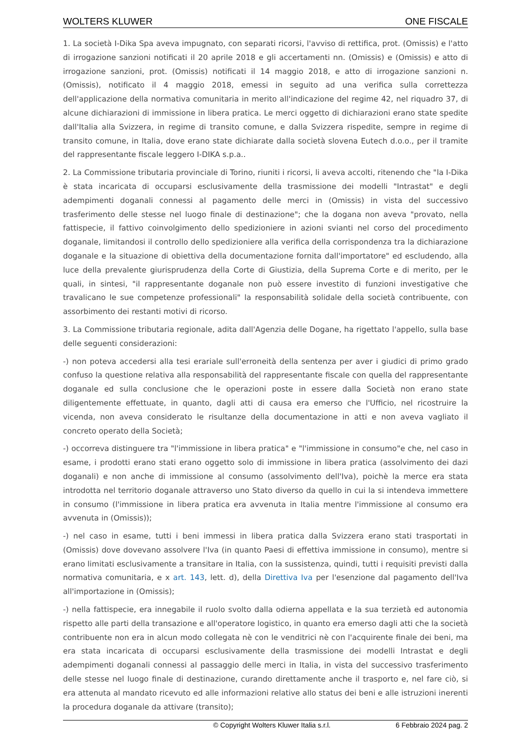WOLTERS KLUWER ONE FISCALE
1. La società I-Dika Spa aveva impugnato, con separati ricorsi, l'avviso di rettifica, prot. (Omissis) e l'atto di irrogazione sanzioni notificati il 20 aprile 2018 e gli accertamenti nn. (Omissis) e (Omissis) e atto di irrogazione sanzioni, prot. (Omissis) notificati il 14 maggio 2018, e atto di irrogazione sanzioni n. (Omissis), notificato il 4 maggio 2018, emessi in seguito ad una verifica sulla correttezza dell'applicazione della normativa comunitaria in merito all'indicazione del regime 42, nel riquadro 37, di alcune dichiarazioni di immissione in libera pratica. Le merci oggetto di dichiarazioni erano state spedite dall'Italia alla Svizzera, in regime di transito comune, e dalla Svizzera rispedite, sempre in regime di transito comune, in Italia, dove erano state dichiarate dalla società slovena Eutech d.o.o., per il tramite del rappresentante fiscale leggero I-DIKA s.p.a..
2. La Commissione tributaria provinciale di Torino, riuniti i ricorsi, li aveva accolti, ritenendo che "la I-Dika è stata incaricata di occuparsi esclusivamente della trasmissione dei modelli "Intrastat" e degli adempimenti doganali connessi al pagamento delle merci in (Omissis) in vista del successivo trasferimento delle stesse nel luogo finale di destinazione"; che la dogana non aveva "provato, nella fattispecie, il fattivo coinvolgimento dello spedizioniere in azioni svianti nel corso del procedimento doganale, limitandosi il controllo dello spedizioniere alla verifica della corrispondenza tra la dichiarazione doganale e la situazione di obiettiva della documentazione fornita dall'importatore" ed escludendo, alla luce della prevalente giurisprudenza della Corte di Giustizia, della Suprema Corte e di merito, per le quali, in sintesi, "il rappresentante doganale non può essere investito di funzioni investigative che travalicano le sue competenze professionali" la responsabilità solidale della società contribuente, con assorbimento dei restanti motivi di ricorso.
3. La Commissione tributaria regionale, adita dall'Agenzia delle Dogane, ha rigettato l'appello, sulla base delle seguenti considerazioni:
-) non poteva accedersi alla tesi erariale sull'erroneità della sentenza per aver i giudici di primo grado confuso la questione relativa alla responsabilità del rappresentante fiscale con quella del rappresentante doganale ed sulla conclusione che le operazioni poste in essere dalla Società non erano state diligentemente effettuate, in quanto, dagli atti di causa era emerso che l'Ufficio, nel ricostruire la vicenda, non aveva considerato le risultanze della documentazione in atti e non aveva vagliato il concreto operato della Società;
-) occorreva distinguere tra "l'immissione in libera pratica" e "l'immissione in consumo"e che, nel caso in esame, i prodotti erano stati erano oggetto solo di immissione in libera pratica (assolvimento dei dazi doganali) e non anche di immissione al consumo (assolvimento dell'Iva), poichè la merce era stata introdotta nel territorio doganale attraverso uno Stato diverso da quello in cui la si intendeva immettere in consumo (l'immissione in libera pratica era avvenuta in Italia mentre l'immissione al consumo era avvenuta in (Omissis));
-) nel caso in esame, tutti i beni immessi in libera pratica dalla Svizzera erano stati trasportati in (Omissis) dove dovevano assolvere l'Iva (in quanto Paesi di effettiva immissione in consumo), mentre si erano limitati esclusivamente a transitare in Italia, con la sussistenza, quindi, tutti i requisiti previsti dalla normativa comunitaria, e x art. 143, lett. d), della Direttiva Iva per l'esenzione dal pagamento dell'Iva all'importazione in (Omissis);
-) nella fattispecie, era innegabile il ruolo svolto dalla odierna appellata e la sua terzietà ed autonomia rispetto alle parti della transazione e all'operatore logistico, in quanto era emerso dagli atti che la società contribuente non era in alcun modo collegata nè con le venditrici nè con l'acquirente finale dei beni, ma era stata incaricata di occuparsi esclusivamente della trasmissione dei modelli Intrastat e degli adempimenti doganali connessi al passaggio delle merci in Italia, in vista del successivo trasferimento delle stesse nel luogo finale di destinazione, curando direttamente anche il trasporto e, nel fare ciò, si era attenuta al mandato ricevuto ed alle informazioni relative allo status dei beni e alle istruzioni inerenti la procedura doganale da attivare (transito);
© Copyright Wolters Kluwer Italia s.r.l. 6 Febbraio 2024 pag. 2